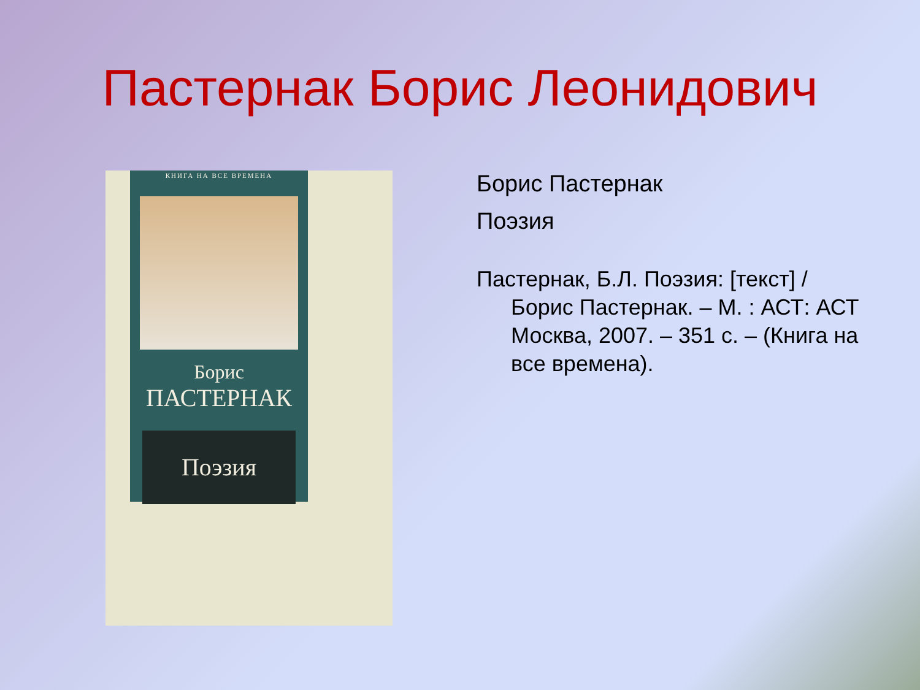Пастернак Борис Леонидович
КНИГА НА ВСЕ ВРЕМЕНА
Борис
ПАСТЕРНАК
Поэзия
Борис Пастернак
Поэзия
Пастернак, Б.Л. Поэзия: [текст] / Борис Пастернак. – М. : АСТ: АСТ Москва, 2007. – 351 с. – (Книга на все времена).